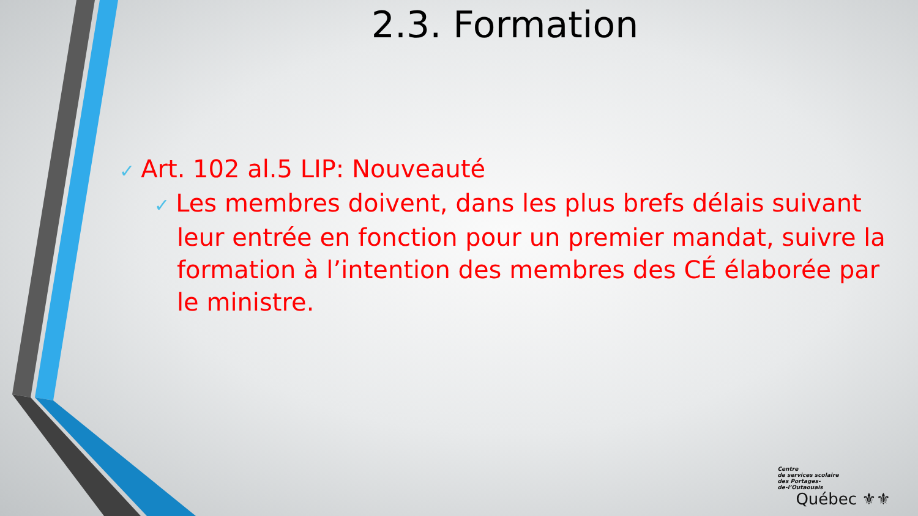2.3. Formation
✓ Art. 102 al.5 LIP: Nouveauté
✓ Les membres doivent, dans les plus brefs délais suivant leur entrée en fonction pour un premier mandat, suivre la formation à l’intention des membres des CÉ élaborée par le ministre.
Centre
de services scolaire
des Portages-
de-l’Outaouais
Québec ⚜⚜